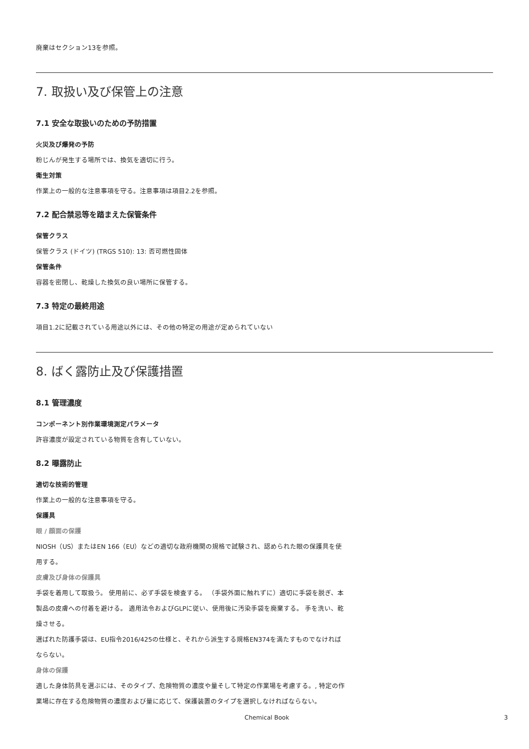廃棄はセクション13を参照。
7. 取扱い及び保管上の注意
7.1 安全な取扱いのための予防措置
火災及び爆発の予防
粉じんが発生する場所では、換気を適切に行う。
衛生対策
作業上の一般的な注意事項を守る。注意事項は項目2.2を参照。
7.2 配合禁忌等を踏まえた保管条件
保管クラス
保管クラス (ドイツ) (TRGS 510): 13: 否可燃性固体
保管条件
容器を密閉し、乾燥した換気の良い場所に保管する。
7.3 特定の最終用途
項目1.2に記載されている用途以外には、その他の特定の用途が定められていない
8. ばく露防止及び保護措置
8.1 管理濃度
コンポーネント別作業環境測定パラメータ
許容濃度が設定されている物質を含有していない。
8.2 曝露防止
適切な技術的管理
作業上の一般的な注意事項を守る。
保護具
眼 / 顔面の保護
NIOSH（US）またはEN 166（EU）などの適切な政府機関の規格で試験され、認められた眼の保護具を使用する。
皮膚及び身体の保護具
手袋を着用して取扱う。 使用前に、必ず手袋を検査する。 （手袋外面に触れずに）適切に手袋を脱ぎ、本製品の皮膚への付着を避ける。 適用法令およびGLPに従い、使用後に汚染手袋を廃棄する。 手を洗い、乾燥させる。
選ばれた防護手袋は、EU指令2016/425の仕様と、それから派生する規格EN374を満たすものでなければならない。
身体の保護
適した身体防具を選ぶには、そのタイプ、危険物質の濃度や量そして特定の作業場を考慮する。, 特定の作業場に存在する危険物質の濃度および量に応じて、保護装置のタイプを選択しなければならない。
Chemical Book 3